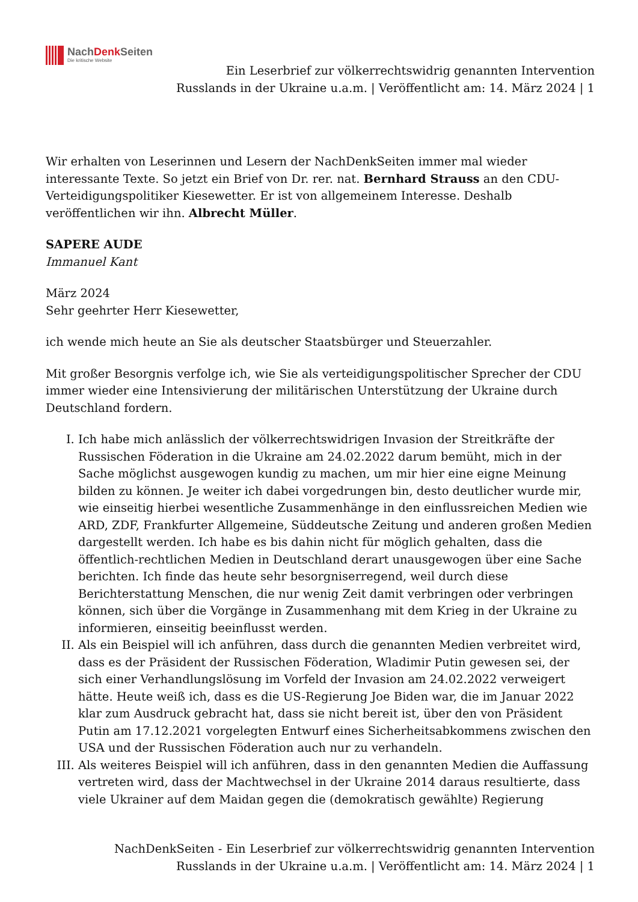NachDenk Seiten
Die kritische Website
Ein Leserbrief zur völkerrechtswidrig genannten Intervention Russlands in der Ukraine u.a.m. | Veröffentlicht am: 14. März 2024 | 1
Wir erhalten von Leserinnen und Lesern der NachDenkSeiten immer mal wieder interessante Texte. So jetzt ein Brief von Dr. rer. nat. Bernhard Strauss an den CDU-Verteidigungspolitiker Kiesewetter. Er ist von allgemeinem Interesse. Deshalb veröffentlichen wir ihn. Albrecht Müller.
SAPERE AUDE
Immanuel Kant
März 2024
Sehr geehrter Herr Kiesewetter,
ich wende mich heute an Sie als deutscher Staatsbürger und Steuerzahler.
Mit großer Besorgnis verfolge ich, wie Sie als verteidigungspolitischer Sprecher der CDU immer wieder eine Intensivierung der militärischen Unterstützung der Ukraine durch Deutschland fordern.
I. Ich habe mich anlässlich der völkerrechtswidrigen Invasion der Streitkräfte der Russischen Föderation in die Ukraine am 24.02.2022 darum bemüht, mich in der Sache möglichst ausgewogen kundig zu machen, um mir hier eine eigne Meinung bilden zu können. Je weiter ich dabei vorgedrungen bin, desto deutlicher wurde mir, wie einseitig hierbei wesentliche Zusammenhänge in den einflussreichen Medien wie ARD, ZDF, Frankfurter Allgemeine, Süddeutsche Zeitung und anderen großen Medien dargestellt werden. Ich habe es bis dahin nicht für möglich gehalten, dass die öffentlich-rechtlichen Medien in Deutschland derart unausgewogen über eine Sache berichten. Ich finde das heute sehr besorgniserregend, weil durch diese Berichterstattung Menschen, die nur wenig Zeit damit verbringen oder verbringen können, sich über die Vorgänge in Zusammenhang mit dem Krieg in der Ukraine zu informieren, einseitig beeinflusst werden.
II. Als ein Beispiel will ich anführen, dass durch die genannten Medien verbreitet wird, dass es der Präsident der Russischen Föderation, Wladimir Putin gewesen sei, der sich einer Verhandlungslösung im Vorfeld der Invasion am 24.02.2022 verweigert hätte. Heute weiß ich, dass es die US-Regierung Joe Biden war, die im Januar 2022 klar zum Ausdruck gebracht hat, dass sie nicht bereit ist, über den von Präsident Putin am 17.12.2021 vorgelegten Entwurf eines Sicherheitsabkommens zwischen den USA und der Russischen Föderation auch nur zu verhandeln.
III. Als weiteres Beispiel will ich anführen, dass in den genannten Medien die Auffassung vertreten wird, dass der Machtwechsel in der Ukraine 2014 daraus resultierte, dass viele Ukrainer auf dem Maidan gegen die (demokratisch gewählte) Regierung
NachDenkSeiten - Ein Leserbrief zur völkerrechtswidrig genannten Intervention Russlands in der Ukraine u.a.m. | Veröffentlicht am: 14. März 2024 | 1